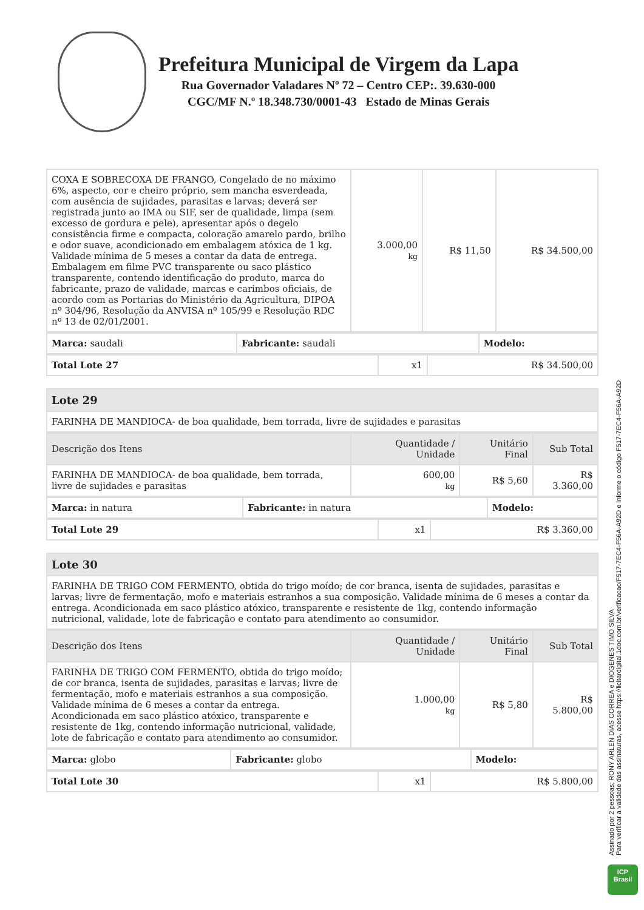Prefeitura Municipal de Virgem da Lapa
Rua Governador Valadares Nº 72 – Centro CEP:. 39.630-000
CGC/MF N.º 18.348.730/0001-43 Estado de Minas Gerais
| COXA E SOBRECOXA DE FRANGO, Congelado de no máximo 6%, aspecto, cor e cheiro próprio, sem mancha esverdeada, com ausência de sujidades, parasitas e larvas; deverá ser registrada junto ao IMA ou SIF, ser de qualidade, limpa (sem excesso de gordura e pele), apresentar após o degelo consistência firme e compacta, coloração amarelo pardo, brilho e odor suave, acondicionado em embalagem atóxica de 1 kg. Validade mínima de 5 meses a contar da data de entrega. Embalagem em filme PVC transparente ou saco plástico transparente, contendo identificação do produto, marca do fabricante, prazo de validade, marcas e carimbos oficiais, de acordo com as Portarias do Ministério da Agricultura, DIPOA nº 304/96, Resolução da ANVISA nº 105/99 e Resolução RDC nº 13 de 02/01/2001. | 3.000,00 kg | R$ 11,50 | R$ 34.500,00 |
| Marca: saudali | Fabricante: saudali | Modelo: |
| Total Lote 27 | x1 | R$ 34.500,00 |
| Lote 29 |
| FARINHA DE MANDIOCA- de boa qualidade, bem torrada, livre de sujidades e parasitas |
| Descrição dos Itens | Quantidade / Unidade | Unitário Final | Sub Total |
| --- | --- | --- | --- |
| FARINHA DE MANDIOCA- de boa qualidade, bem torrada, livre de sujidades e parasitas | 600,00 kg | R$ 5,60 | R$ 3.360,00 |
| Marca: in natura | Fabricante: in natura | Modelo: |
| Total Lote 29 | x1 | R$ 3.360,00 |
| Lote 30 |
| FARINHA DE TRIGO COM FERMENTO, obtida do trigo moído; de cor branca, isenta de sujidades, parasitas e larvas; livre de fermentação, mofo e materiais estranhos a sua composição. Validade mínima de 6 meses a contar da entrega. Acondicionada em saco plástico atóxico, transparente e resistente de 1kg, contendo informação nutricional, validade, lote de fabricação e contato para atendimento ao consumidor. |
| Descrição dos Itens | Quantidade / Unidade | Unitário Final | Sub Total |
| --- | --- | --- | --- |
| FARINHA DE TRIGO COM FERMENTO, obtida do trigo moído; de cor branca, isenta de sujidades, parasitas e larvas; livre de fermentação, mofo e materiais estranhos a sua composição. Validade mínima de 6 meses a contar da entrega. Acondicionada em saco plástico atóxico, transparente e resistente de 1kg, contendo informação nutricional, validade, lote de fabricação e contato para atendimento ao consumidor. | 1.000,00 kg | R$ 5,80 | R$ 5.800,00 |
| Marca: globo | Fabricante: globo | Modelo: |
| Total Lote 30 | x1 | R$ 5.800,00 |
Assinado por 2 pessoas: RONY ARLEN DIAS CORREA e DIOGENES TIMO SILVA
Para verificar a validade das assinaturas, acesse https://licitardigital.1doc.com.br/verificacao/F517-7EC4-F56A-A92D e informe o código F517-7EC4-F56A-A92D
ICP
Brasil